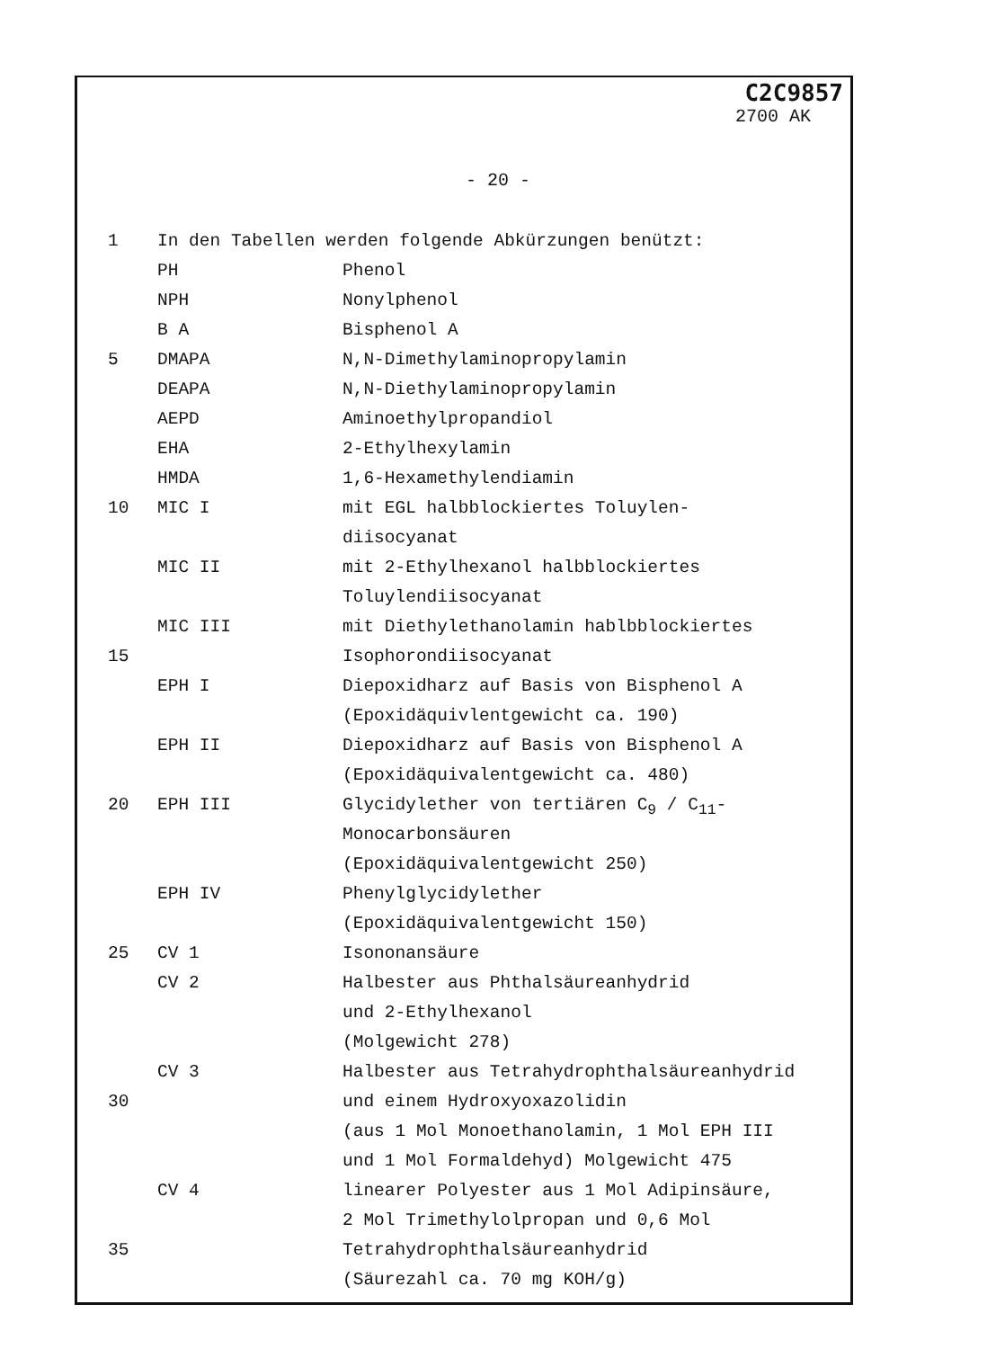C2C9857
2700 AK
- 20 -
1 In den Tabellen werden folgende Abkürzungen benützt:
PH Phenol
NPH Nonylphenol
B A Bisphenol A
5 DMAPA N,N-Dimethylaminopropylamin
DEAPA N,N-Diethylaminopropylamin
AEPD Aminoethylpropandiol
EHA 2-Ethylhexylamin
HMDA 1,6-Hexamethylendiamin
10 MIC I mit EGL halbblockiertes Toluylen-
diisocyanat
MIC II mit 2-Ethylhexanol halbblockiertes
Toluylendiisocyanat
MIC III mit Diethylethanolamin hablbblockiertes
15 Isophorondiisocyanat
EPH I Diepoxidharz auf Basis von Bisphenol A
(Epoxidäquivlentgewicht ca. 190)
EPH II Diepoxidharz auf Basis von Bisphenol A
(Epoxidäquivalentgewicht ca. 480)
20 EPH III Glycidylether von tertiären C<sub>9</sub> / C<sub>11</sub>-
Monocarbonsäuren
(Epoxidäquivalentgewicht 250)
EPH IV Phenylglycidylether
(Epoxidäquivalentgewicht 150)
25 CV 1 Isononansäure
CV 2 Halbester aus Phthalsäureanhydrid
und 2-Ethylhexanol
(Molgewicht 278)
CV 3 Halbester aus Tetrahydrophthalsäureanhydrid
30 und einem Hydroxyoxazolidin
(aus 1 Mol Monoethanolamin, 1 Mol EPH III
und 1 Mol Formaldehyd) Molgewicht 475
CV 4 linearer Polyester aus 1 Mol Adipinsäure,
2 Mol Trimethylolpropan und 0,6 Mol
35 Tetrahydrophthalsäureanhydrid
(Säurezahl ca. 70 mg KOH/g)